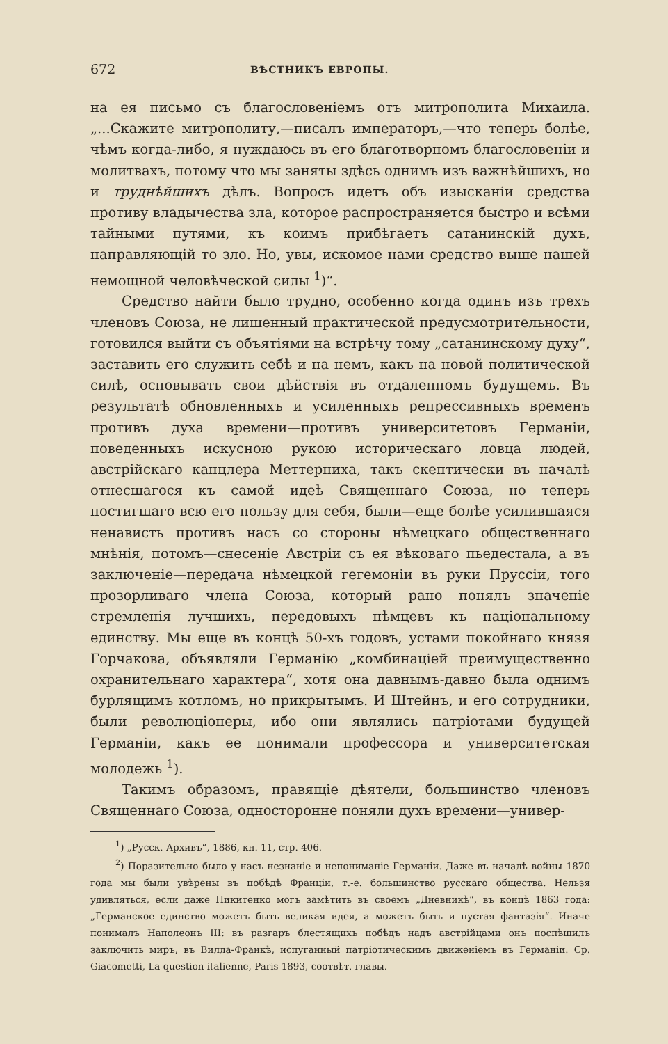672 ВѢСТНИКЪ ЕВРОПЫ.
на ея письмо съ благословеніемъ отъ митрополита Михаила. „...Скажите митрополиту,—писалъ императоръ,—что теперь болѣе, чѣмъ когда-либо, я нуждаюсь въ его благотворномъ благословеніи и молитвахъ, потому что мы заняты здѣсь однимъ изъ важнѣйшихъ, но и труднѣйшихъ дѣлъ. Вопросъ идетъ объ изысканіи средства противу владычества зла, которое распространяется быстро и всѣми тайными путями, къ коимъ прибѣгаетъ сатанинскій духъ, направляющій то зло. Но, увы, искомое нами средство выше нашей немощной человѣческой силы <sup>1</sup>)“.
Средство найти было трудно, особенно когда одинъ изъ трехъ членовъ Союза, не лишенный практической предусмотрительности, готовился выйти съ объятіями на встрѣчу тому „сатанинскому духу“, заставить его служить себѣ и на немъ, какъ на новой политической силѣ, основывать свои дѣйствія въ отдаленномъ будущемъ. Въ результатѣ обновленныхъ и усиленныхъ репрессивныхъ временъ противъ духа времени—противъ университетовъ Германіи, поведенныхъ искусною рукою историческаго ловца людей, австрійскаго канцлера Меттерниха, такъ скептически въ началѣ отнесшагося къ самой идеѣ Священнаго Союза, но теперь постигшаго всю его пользу для себя, были—еще болѣе усилившаяся ненависть противъ насъ со стороны нѣмецкаго общественнаго мнѣнія, потомъ—снесеніе Австріи съ ея вѣковаго пьедестала, а въ заключеніе—передача нѣмецкой гегемоніи въ руки Пруссіи, того прозорливаго члена Союза, который рано понялъ значеніе стремленія лучшихъ, передовыхъ нѣмцевъ къ національному единству. Мы еще въ концѣ 50-хъ годовъ, устами покойнаго князя Горчакова, объявляли Германію „комбинаціей преимущественно охранительнаго характера“, хотя она давнымъ-давно была однимъ бурлящимъ котломъ, но прикрытымъ. И Штейнъ, и его сотрудники, были революціонеры, ибо они являлись патріотами будущей Германіи, какъ ее понимали профессора и университетская молодежь <sup>1</sup>).
Такимъ образомъ, правящіе дѣятели, большинство членовъ Священнаго Союза, односторонне поняли духъ времени—универ-
<sup>1</sup>) „Русск. Архивъ“, 1886, кн. 11, стр. 406.
<sup>2</sup>) Поразительно было у насъ незнаніе и непониманіе Германіи. Даже въ началѣ войны 1870 года мы были увѣрены въ побѣдѣ Франціи, т.-е. большинство русскаго общества. Нельзя удивляться, если даже Никитенко могъ замѣтить въ своемъ „Дневникѣ“, въ концѣ 1863 года: „Германское единство можетъ быть великая идея, а можетъ быть и пустая фантазія“. Иначе понималъ Наполеонъ III: въ разгаръ блестящихъ побѣдъ надъ австрійцами онъ поспѣшилъ заключить миръ, въ Вилла-Франкѣ, испуганный патріотическимъ движеніемъ въ Германіи. Ср. Giacometti, La question italienne, Paris 1893, соотвѣт. главы.